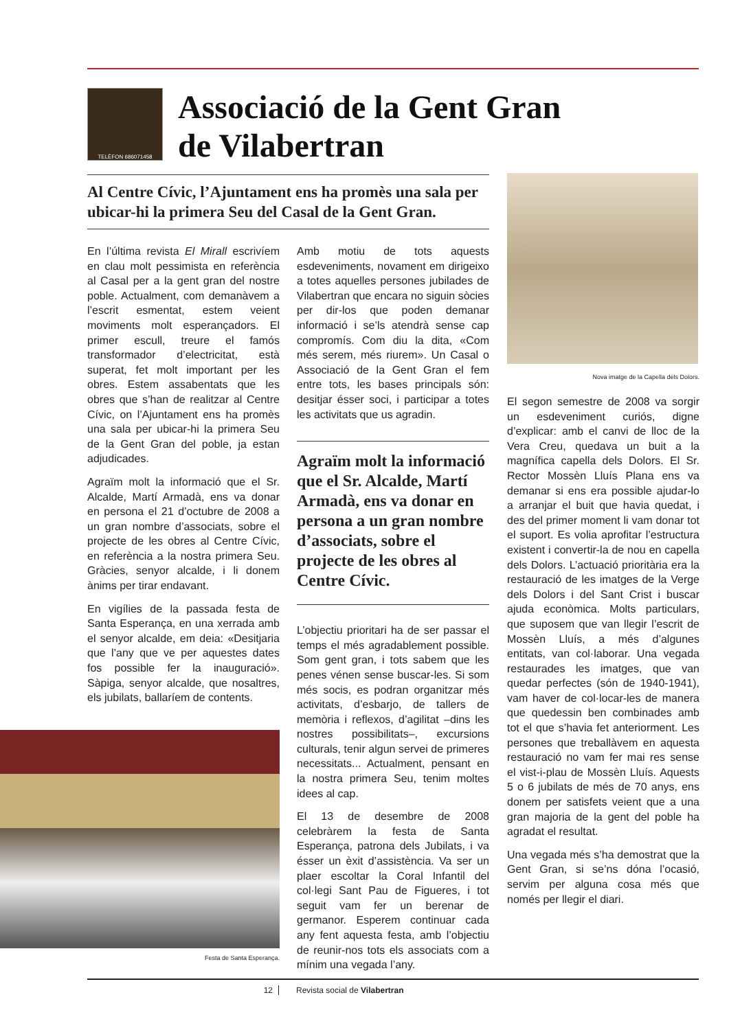TELÈFON 686071458
Associació de la Gent Gran
de Vilabertran
Al Centre Cívic, l’Ajuntament ens ha promès una sala per ubicar-hi la primera Seu del Casal de la Gent Gran.
En l’última revista El Mirall escrivíem en clau molt pessimista en referència al Casal per a la gent gran del nostre poble. Actualment, com demanàvem a l’escrit esmentat, estem veient moviments molt esperançadors. El primer escull, treure el famós transformador d’electricitat, està superat, fet molt important per les obres. Estem assabentats que les obres que s’han de realitzar al Centre Cívic, on l’Ajuntament ens ha promès una sala per ubicar-hi la primera Seu de la Gent Gran del poble, ja estan adjudicades.
Agraïm molt la informació que el Sr. Alcalde, Martí Armadà, ens va donar en persona el 21 d’octubre de 2008 a un gran nombre d’associats, sobre el projecte de les obres al Centre Cívic, en referència a la nostra primera Seu. Gràcies, senyor alcalde, i li donem ànims per tirar endavant.
En vigílies de la passada festa de Santa Esperança, en una xerrada amb el senyor alcalde, em deia: «Desitjaria que l’any que ve per aquestes dates fos possible fer la inauguració». Sàpiga, senyor alcalde, que nosaltres, els jubilats, ballaríem de contents.
Festa de Santa Esperança.
Amb motiu de tots aquests esdeveniments, novament em dirigeixo a totes aquelles persones jubilades de Vilabertran que encara no siguin sòcies per dir-los que poden demanar informació i se’ls atendrà sense cap compromís. Com diu la dita, «Com més serem, més riurem». Un Casal o Associació de la Gent Gran el fem entre tots, les bases principals són: desitjar ésser soci, i participar a totes les activitats que us agradin.
Agraïm molt la informació que el Sr. Alcalde, Martí Armadà, ens va donar en persona a un gran nombre d’associats, sobre el projecte de les obres al Centre Cívic.
L’objectiu prioritari ha de ser passar el temps el més agradablement possible. Som gent gran, i tots sabem que les penes vénen sense buscar-les. Si som més socis, es podran organitzar més activitats, d’esbarjo, de tallers de memòria i reflexos, d’agilitat –dins les nostres possibilitats–, excursions culturals, tenir algun servei de primeres necessitats... Actualment, pensant en la nostra primera Seu, tenim moltes idees al cap.
El 13 de desembre de 2008 celebràrem la festa de Santa Esperança, patrona dels Jubilats, i va ésser un èxit d’assistència. Va ser un plaer escoltar la Coral Infantil del col·legi Sant Pau de Figueres, i tot seguit vam fer un berenar de germanor. Esperem continuar cada any fent aquesta festa, amb l’objectiu de reunir-nos tots els associats com a mínim una vegada l’any.
Nova imatge de la Capella dels Dolors.
El segon semestre de 2008 va sorgir un esdeveniment curiós, digne d’explicar: amb el canvi de lloc de la Vera Creu, quedava un buit a la magnífica capella dels Dolors. El Sr. Rector Mossèn Lluís Plana ens va demanar si ens era possible ajudar-lo a arranjar el buit que havia quedat, i des del primer moment li vam donar tot el suport. Es volia aprofitar l’estructura existent i convertir-la de nou en capella dels Dolors. L’actuació prioritària era la restauració de les imatges de la Verge dels Dolors i del Sant Crist i buscar ajuda econòmica. Molts particulars, que suposem que van llegir l’escrit de Mossèn Lluís, a més d’algunes entitats, van col·laborar. Una vegada restaurades les imatges, que van quedar perfectes (són de 1940-1941), vam haver de col·locar-les de manera que quedessin ben combinades amb tot el que s’havia fet anteriorment. Les persones que treballàvem en aquesta restauració no vam fer mai res sense el vist-i-plau de Mossèn Lluís. Aquests 5 o 6 jubilats de més de 70 anys, ens donem per satisfets veient que a una gran majoria de la gent del poble ha agradat el resultat.
Una vegada més s’ha demostrat que la Gent Gran, si se’ns dóna l’ocasió, servim per alguna cosa més que només per llegir el diari.
12 Revista social de Vilabertran